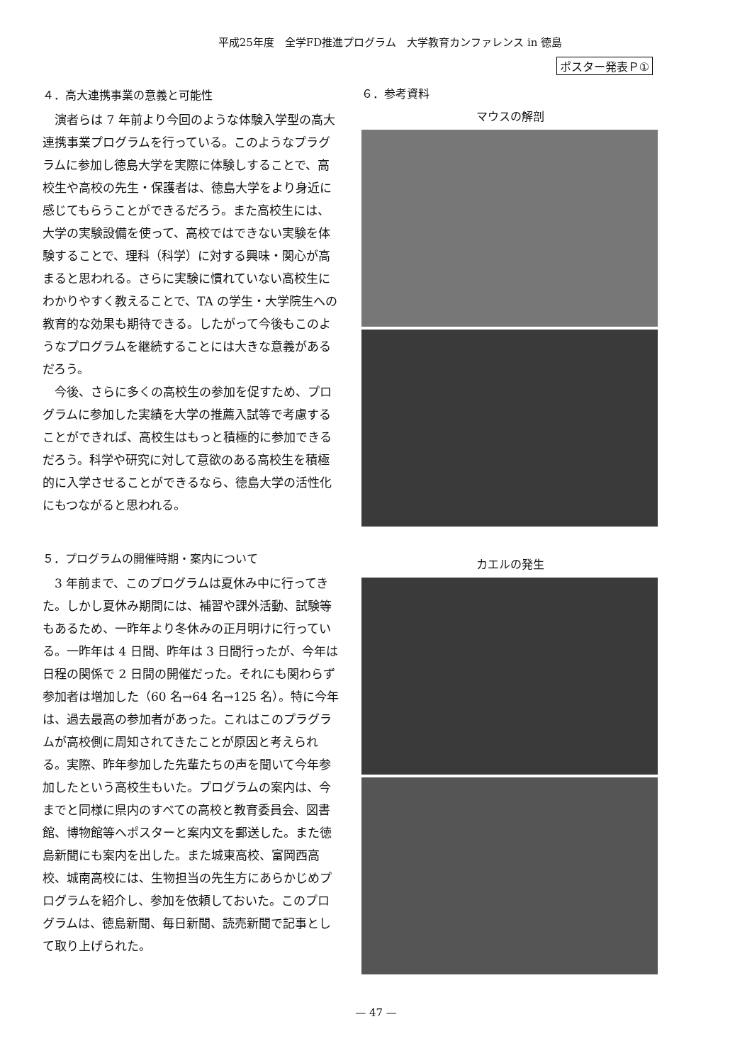平成25年度　全学FD推進プログラム　大学教育カンファレンス in 徳島
ポスター発表Ｐ①
４．高大連携事業の意義と可能性
演者らは 7 年前より今回のような体験入学型の高大連携事業プログラムを行っている。このようなプラグラムに参加し徳島大学を実際に体験しすることで、高校生や高校の先生・保護者は、徳島大学をより身近に感じてもらうことができるだろう。また高校生には、大学の実験設備を使って、高校ではできない実験を体験することで、理科（科学）に対する興味・関心が高まると思われる。さらに実験に慣れていない高校生にわかりやすく教えることで、TA の学生・大学院生への教育的な効果も期待できる。したがって今後もこのようなプログラムを継続することには大きな意義があるだろう。
今後、さらに多くの高校生の参加を促すため、プログラムに参加した実績を大学の推薦入試等で考慮することができれば、高校生はもっと積極的に参加できるだろう。科学や研究に対して意欲のある高校生を積極的に入学させることができるなら、徳島大学の活性化にもつながると思われる。
５．プログラムの開催時期・案内について
3 年前まで、このプログラムは夏休み中に行ってきた。しかし夏休み期間には、補習や課外活動、試験等もあるため、一昨年より冬休みの正月明けに行っている。一昨年は 4 日間、昨年は 3 日間行ったが、今年は日程の関係で 2 日間の開催だった。それにも関わらず参加者は増加した（60 名→64 名→125 名）。特に今年は、過去最高の参加者があった。これはこのプラグラムが高校側に周知されてきたことが原因と考えられる。実際、昨年参加した先輩たちの声を聞いて今年参加したという高校生もいた。プログラムの案内は、今までと同様に県内のすべての高校と教育委員会、図書館、博物館等へポスターと案内文を郵送した。また徳島新聞にも案内を出した。また城東高校、富岡西高校、城南高校には、生物担当の先生方にあらかじめプログラムを紹介し、参加を依頼しておいた。このプログラムは、徳島新聞、毎日新聞、読売新聞で記事として取り上げられた。
６．参考資料
マウスの解剖
カエルの発生
— 47 —